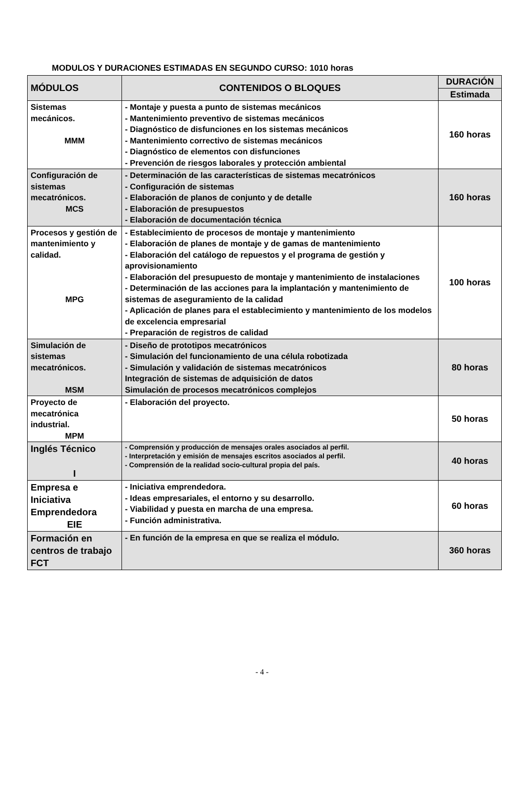MODULOS Y DURACIONES ESTIMADAS EN SEGUNDO CURSO: 1010 horas
| MÓDULOS | CONTENIDOS O BLOQUES | DURACIÓN |
| --- | --- | --- |
| | | Estimada |
| Sistemas mecánicos. MMM | - Montaje y puesta a punto de sistemas mecánicos - Mantenimiento preventivo de sistemas mecánicos - Diagnóstico de disfunciones en los sistemas mecánicos - Mantenimiento correctivo de sistemas mecánicos - Diagnóstico de elementos con disfunciones - Prevención de riesgos laborales y protección ambiental | 160 horas |
| Configuración de sistemas mecatrónicos. MCS | - Determinación de las características de sistemas mecatrónicos - Configuración de sistemas - Elaboración de planos de conjunto y de detalle - Elaboración de presupuestos - Elaboración de documentación técnica | 160 horas |
| Procesos y gestión de mantenimiento y calidad. MPG | - Establecimiento de procesos de montaje y mantenimiento - Elaboración de planes de montaje y de gamas de mantenimiento - Elaboración del catálogo de repuestos y el programa de gestión y aprovisionamiento - Elaboración del presupuesto de montaje y mantenimiento de instalaciones - Determinación de las acciones para la implantación y mantenimiento de sistemas de aseguramiento de la calidad - Aplicación de planes para el establecimiento y mantenimiento de los modelos de excelencia empresarial - Preparación de registros de calidad | 100 horas |
| Simulación de sistemas mecatrónicos. MSM | - Diseño de prototipos mecatrónicos - Simulación del funcionamiento de una célula robotizada - Simulación y validación de sistemas mecatrónicos Integración de sistemas de adquisición de datos Simulación de procesos mecatrónicos complejos | 80 horas |
| Proyecto de mecatrónica industrial. MPM | - Elaboración del proyecto. | 50 horas |
| Inglés Técnico I | - Comprensión y producción de mensajes orales asociados al perfil. - Interpretación y emisión de mensajes escritos asociados al perfil. - Comprensión de la realidad socio-cultural propia del país. | 40 horas |
| Empresa e Iniciativa Emprendedora EIE | - Iniciativa emprendedora. - Ideas empresariales, el entorno y su desarrollo. - Viabilidad y puesta en marcha de una empresa. - Función administrativa. | 60 horas |
| Formación en centros de trabajo FCT | - En función de la empresa en que se realiza el módulo. | 360 horas |
- 4 -